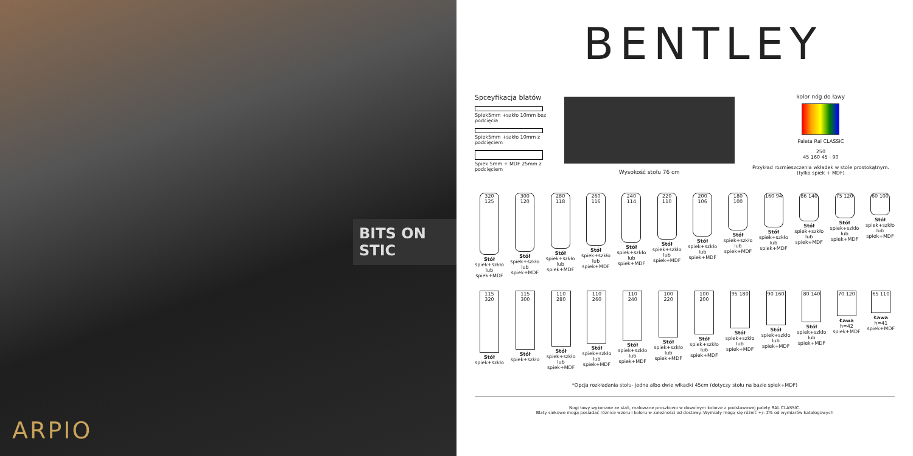BITS ON STIC
ARPIO
BENTLEY
Spceyfikacja blatów
Spiek5mm +szkło 10mm bez podcięcia
Spiek5mm +szkło 10mm z podcięciem
Spiek 5mm + MDF 25mm z podcięciem
Wysokość stołu 76 cm
kolor nóg do ławy
Paleta Ral CLASSIC
250
45 160 45 · 90
Przykład rozmieszczenia wkładek w stole prostokątnym.(tylko spiek + MDF)
320 125
Stół
spiek+szkło
lub
spiek+MDF
300 120
Stół
spiek+szkło
lub
spiek+MDF
280 118
Stół
spiek+szkło
lub
spiek+MDF
260 116
Stół
spiek+szkło
lub
spiek+MDF
240 114
Stół
spiek+szkło
lub
spiek+MDF
220 110
Stół
spiek+szkło
lub
spiek+MDF
200 106
Stół
spiek+szkło
lub
spiek+MDF
180 100
Stół
spiek+szkło
lub
spiek+MDF
160 94
Stół
spiek+szkło
lub
spiek+MDF
86 140
Stół
spiek+szkło
lub
spiek+MDF
75 120
Stół
spiek+szkło
lub
spiek+MDF
60 100
Stół
spiek+szkło
lub
spiek+MDF
115 320
Stół
spiek+szkło
115 300
Stół
spiek+szkło
110 280
Stół
spiek+szkło
lub
spiek+MDF
110 260
Stół
spiek+szkło
lub
spiek+MDF
110 240
Stół
spiek+szkło
lub
spiek+MDF
100 220
Stół
spiek+szkło
lub
spiek+MDF
100 200
Stół
spiek+szkło
lub
spiek+MDF
95 180
Stół
spiek+szkło
lub
spiek+MDF
90 160
Stół
spiek+szkło
lub
spiek+MDF
80 140
Stół
spiek+szkło
lub
spiek+MDF
70 120
Ława
h=42
spiek+MDF
65 110
Ława
h=41
spiek+MDF
*Opcja rozkładania stołu- jedna albo dwie włkadki 45cm (dotyczy stołu na bazie spiek+MDF)
Nogi ławy wykonane ze stali, malowane proszkowo w dowolnym kolorze z podstawowej palety RAL CLASSIC.
Blaty siekowe mogą posiadać róznice wzoru i koloru w zależności od dostawy. Wymiaty mogą się różnić +/- 2% od wymiarów katalogowych